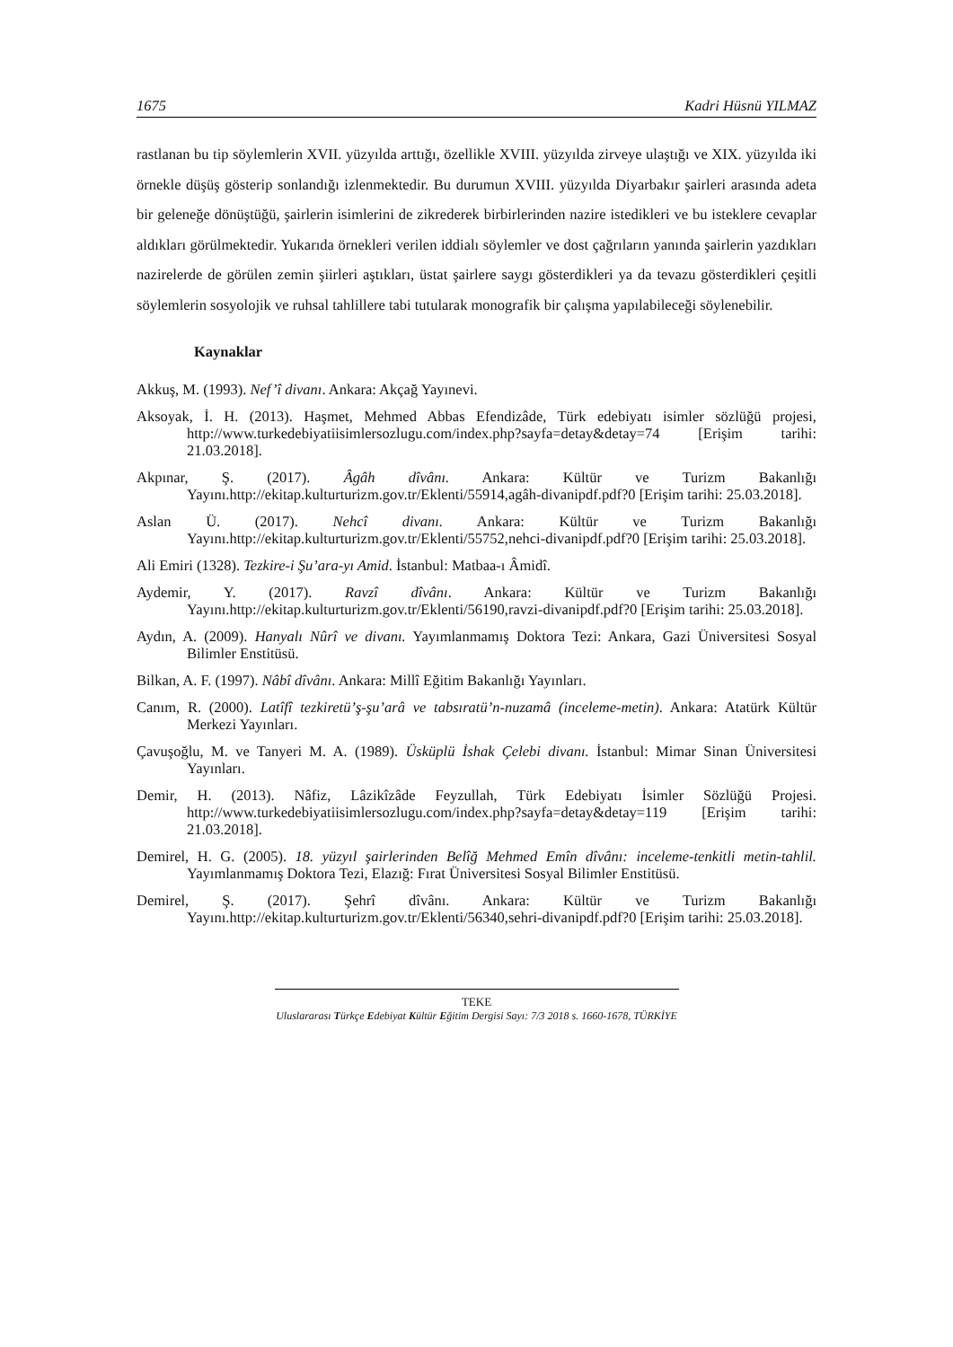1675 Kadri Hüsnü YILMAZ
rastlanan bu tip söylemlerin XVII. yüzyılda arttığı, özellikle XVIII. yüzyılda zirveye ulaştığı ve XIX. yüzyılda iki örnekle düşüş gösterip sonlandığı izlenmektedir. Bu durumun XVIII. yüzyılda Diyarbakır şairleri arasında adeta bir geleneğe dönüştüğü, şairlerin isimlerini de zikrederek birbirlerinden nazire istedikleri ve bu isteklere cevaplar aldıkları görülmektedir. Yukarıda örnekleri verilen iddialı söylemler ve dost çağrıların yanında şairlerin yazdıkları nazirelerde de görülen zemin şiirleri aştıkları, üstat şairlere saygı gösterdikleri ya da tevazu gösterdikleri çeşitli söylemlerin sosyolojik ve ruhsal tahlillere tabi tutularak monografik bir çalışma yapılabileceği söylenebilir.
Kaynaklar
Akkuş, M. (1993). Nef’î divanı. Ankara: Akçağ Yayınevi.
Aksoyak, İ. H. (2013). Haşmet, Mehmed Abbas Efendizâde, Türk edebiyatı isimler sözlüğü projesi, http://www.turkedebiyatiisimlersozlugu.com/index.php?sayfa=detay&detay=74 [Erişim tarihi: 21.03.2018].
Akpınar, Ş. (2017). Âgâh dîvânı. Ankara: Kültür ve Turizm Bakanlığı Yayını.http://ekitap.kulturturizm.gov.tr/Eklenti/55914,agâh-divanipdf.pdf?0 [Erişim tarihi: 25.03.2018].
Aslan Ü. (2017). Nehcî divanı. Ankara: Kültür ve Turizm Bakanlığı Yayını.http://ekitap.kulturturizm.gov.tr/Eklenti/55752,nehci-divanipdf.pdf?0 [Erişim tarihi: 25.03.2018].
Ali Emiri (1328). Tezkire-i Şu’ara-yı Amid. İstanbul: Matbaa-ı Âmidî.
Aydemir, Y. (2017). Ravzî dîvânı. Ankara: Kültür ve Turizm Bakanlığı Yayını.http://ekitap.kulturturizm.gov.tr/Eklenti/56190,ravzi-divanipdf.pdf?0 [Erişim tarihi: 25.03.2018].
Aydın, A. (2009). Hanyalı Nûrî ve divanı. Yayımlanmamış Doktora Tezi: Ankara, Gazi Üniversitesi Sosyal Bilimler Enstitüsü.
Bilkan, A. F. (1997). Nâbî dîvânı. Ankara: Millî Eğitim Bakanlığı Yayınları.
Canım, R. (2000). Latîfî tezkiretü’ş-şu’arâ ve tabsıratü’n-nuzamâ (inceleme-metin). Ankara: Atatürk Kültür Merkezi Yayınları.
Çavuşoğlu, M. ve Tanyeri M. A. (1989). Üsküplü İshak Çelebi divanı. İstanbul: Mimar Sinan Üniversitesi Yayınları.
Demir, H. (2013). Nâfiz, Lâzikîzâde Feyzullah, Türk Edebiyatı İsimler Sözlüğü Projesi. http://www.turkedebiyatiisimlersozlugu.com/index.php?sayfa=detay&detay=119 [Erişim tarihi: 21.03.2018].
Demirel, H. G. (2005). 18. yüzyıl şairlerinden Belîğ Mehmed Emîn dîvânı: inceleme-tenkitli metin-tahlil. Yayımlanmamış Doktora Tezi, Elazığ: Fırat Üniversitesi Sosyal Bilimler Enstitüsü.
Demirel, Ş. (2017). Şehrî dîvânı. Ankara: Kültür ve Turizm Bakanlığı Yayını.http://ekitap.kulturturizm.gov.tr/Eklenti/56340,sehri-divanipdf.pdf?0 [Erişim tarihi: 25.03.2018].
TEKE
Uluslararası Türkçe Edebiyat Kültür Eğitim Dergisi Sayı: 7/3 2018 s. 1660-1678, TÜRKİYE